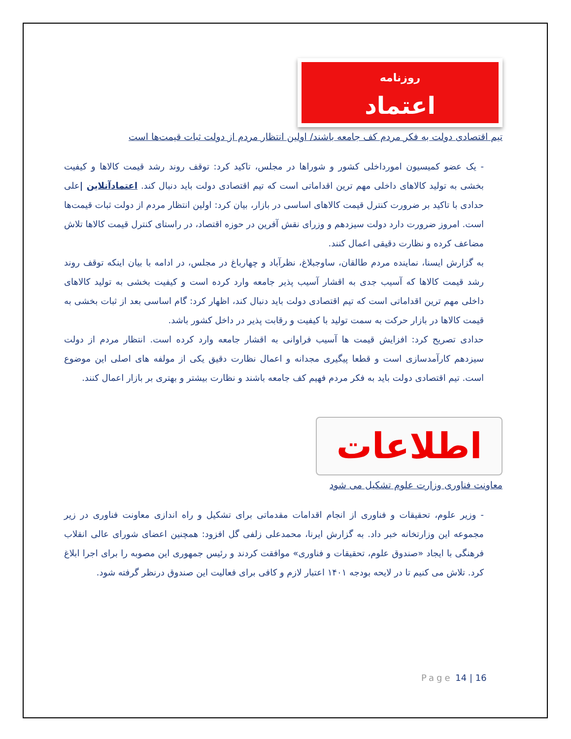روزنامه
اعتماد
تیم اقتصادی دولت به فکر مردم کف جامعه باشند/ اولین انتظار مردم از دولت ثبات قیمت‌ها است
- یک عضو کمیسیون امورداخلی کشور و شوراها در مجلس، تاکید کرد: توقف روند رشد قیمت کالاها و کیفیت بخشی به تولید کالاهای داخلی مهم ترین اقداماتی است که تیم اقتصادی دولت باید دنبال کند. اعتمادآنلاین |علی حدادی با تاکید بر ضرورت کنترل قیمت کالاهای اساسی در بازار، بیان کرد: اولین انتظار مردم از دولت ثبات قیمت‌ها است. امروز ضرورت دارد دولت سیزدهم و وزرای نقش آفرین در حوزه اقتصاد، در راستای کنترل قیمت کالاها تلاش مضاعف کرده و نظارت دقیقی اعمال کنند.
به گزارش ایسنا، نماینده مردم طالقان، ساوجبلاغ، نظرآباد و چهارباغ در مجلس، در ادامه با بیان اینکه توقف روند رشد قیمت کالاها که آسیب جدی به اقشار آسیب پذیر جامعه وارد کرده است و کیفیت بخشی به تولید کالاهای داخلی مهم ترین اقداماتی است که تیم اقتصادی دولت باید دنبال کند، اظهار کرد: گام اساسی بعد از ثبات بخشی به قیمت کالاها در بازار حرکت به سمت تولید با کیفیت و رقابت پذیر در داخل کشور باشد.
حدادی تصریح کرد: افزایش قیمت ها آسیب فراوانی به اقشار جامعه وارد کرده است. انتظار مردم از دولت سیزدهم کارآمدسازی است و قطعا پیگیری مجدانه و اعمال نظارت دقیق یکی از مولفه های اصلی این موضوع است. تیم اقتصادی دولت باید به فکر مردم فهیم کف جامعه باشند و نظارت بیشتر و بهتری بر بازار اعمال کنند.
اطلاعات
معاونت فناوری وزارت علوم تشکیل می شود
- وزیر علوم، تحقیقات و فناوری از انجام اقدامات مقدماتی برای تشکیل و راه اندازی معاونت فناوری در زیر مجموعه این وزارتخانه خبر داد. به گزارش ایرنا، محمدعلی زلفی گل افزود: همچنین اعضای شورای عالی انقلاب فرهنگی با ایجاد «صندوق علوم، تحقیقات و فناوری» موافقت کردند و رئیس جمهوری این مصوبه را برای اجرا ابلاغ کرد. تلاش می کنیم تا در لایحه بودجه ۱۴۰۱ اعتبار لازم و کافی برای فعالیت این صندوق درنظر گرفته شود.
Page 14 | 16